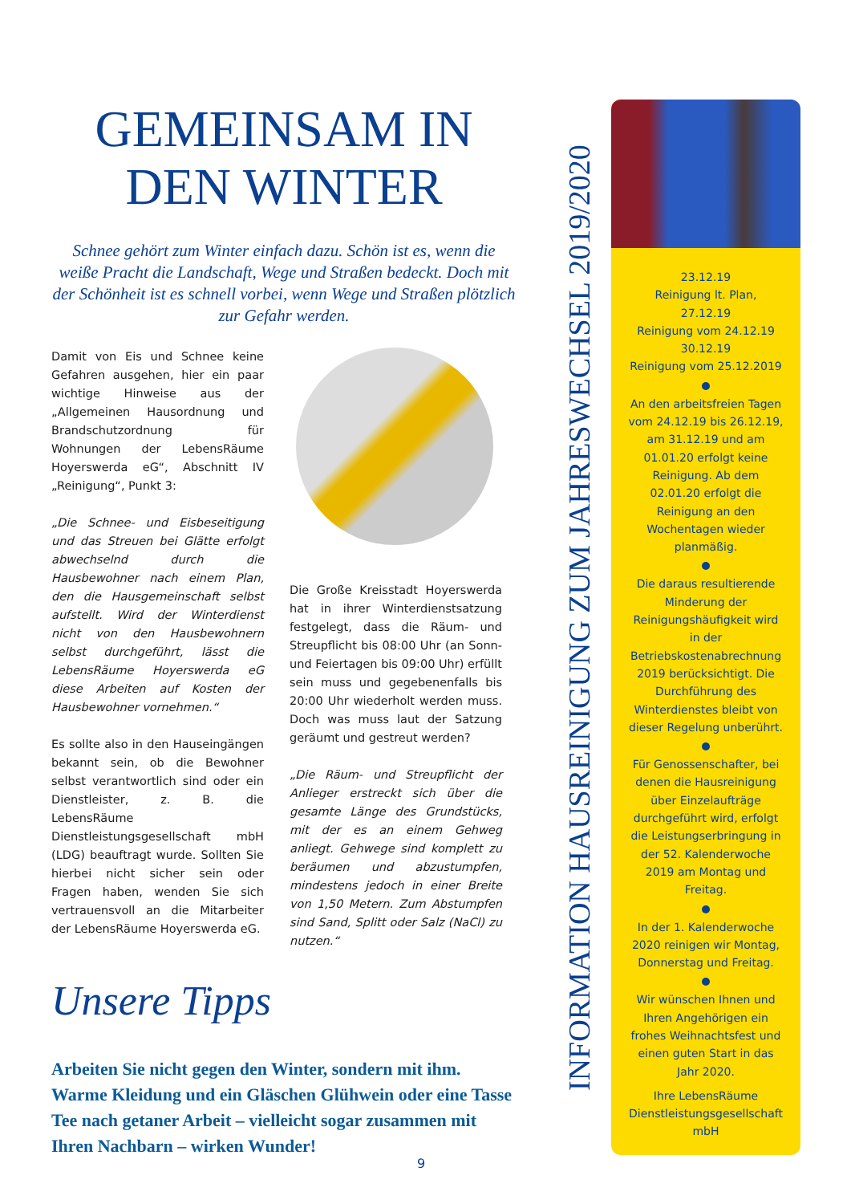GEMEINSAM IN DEN WINTER
Schnee gehört zum Winter einfach dazu. Schön ist es, wenn die weiße Pracht die Landschaft, Wege und Straßen bedeckt. Doch mit der Schönheit ist es schnell vorbei, wenn Wege und Straßen plötzlich zur Gefahr werden.
Damit von Eis und Schnee keine Gefahren ausgehen, hier ein paar wichtige Hinweise aus der „Allgemeinen Hausordnung und Brandschutzordnung für Wohnungen der LebensRäume Hoyerswerda eG“, Abschnitt IV „Reinigung“, Punkt 3:
„Die Schnee- und Eisbeseitigung und das Streuen bei Glätte erfolgt abwechselnd durch die Hausbewohner nach einem Plan, den die Hausgemeinschaft selbst aufstellt. Wird der Winterdienst nicht von den Hausbewohnern selbst durchgeführt, lässt die LebensRäume Hoyerswerda eG diese Arbeiten auf Kosten der Hausbewohner vornehmen.“
Es sollte also in den Hauseingängen bekannt sein, ob die Bewohner selbst verantwortlich sind oder ein Dienstleister, z. B. die LebensRäume Dienstleistungsgesellschaft mbH (LDG) beauftragt wurde. Sollten Sie hierbei nicht sicher sein oder Fragen haben, wenden Sie sich vertrauensvoll an die Mitarbeiter der LebensRäume Hoyerswerda eG.
Die Große Kreisstadt Hoyerswerda hat in ihrer Winterdienstsatzung festgelegt, dass die Räum- und Streupflicht bis 08:00 Uhr (an Sonn- und Feiertagen bis 09:00 Uhr) erfüllt sein muss und gegebenenfalls bis 20:00 Uhr wiederholt werden muss. Doch was muss laut der Satzung geräumt und gestreut werden?
„Die Räum- und Streupflicht der Anlieger erstreckt sich über die gesamte Länge des Grundstücks, mit der es an einem Gehweg anliegt. Gehwege sind komplett zu beräumen und abzustumpfen, mindestens jedoch in einer Breite von 1,50 Metern. Zum Abstumpfen sind Sand, Splitt oder Salz (NaCl) zu nutzen.“
Unsere Tipps
Arbeiten Sie nicht gegen den Winter, sondern mit ihm. Warme Kleidung und ein Gläschen Glühwein oder eine Tasse Tee nach getaner Arbeit – vielleicht sogar zusammen mit Ihren Nachbarn – wirken Wunder!
INFORMATION HAUSREINIGUNG ZUM JAHRESWECHSEL 2019/2020
23.12.19
Reinigung lt. Plan,
27.12.19
Reinigung vom 24.12.19
30.12.19
Reinigung vom 25.12.2019
An den arbeitsfreien Tagen vom 24.12.19 bis 26.12.19, am 31.12.19 und am 01.01.20 erfolgt keine Reinigung. Ab dem 02.01.20 erfolgt die Reinigung an den Wochentagen wieder planmäßig.
Die daraus resultierende Minderung der Reinigungshäufigkeit wird in der Betriebskostenabrechnung 2019 berücksichtigt. Die Durchführung des Winterdienstes bleibt von dieser Regelung unberührt.
Für Genossenschafter, bei denen die Hausreinigung über Einzelaufträge durchgeführt wird, erfolgt die Leistungserbringung in der 52. Kalenderwoche 2019 am Montag und Freitag.
In der 1. Kalenderwoche 2020 reinigen wir Montag, Donnerstag und Freitag.
Wir wünschen Ihnen und Ihren Angehörigen ein frohes Weihnachtsfest und einen guten Start in das Jahr 2020.
Ihre LebensRäume Dienstleistungsgesellschaft mbH
9